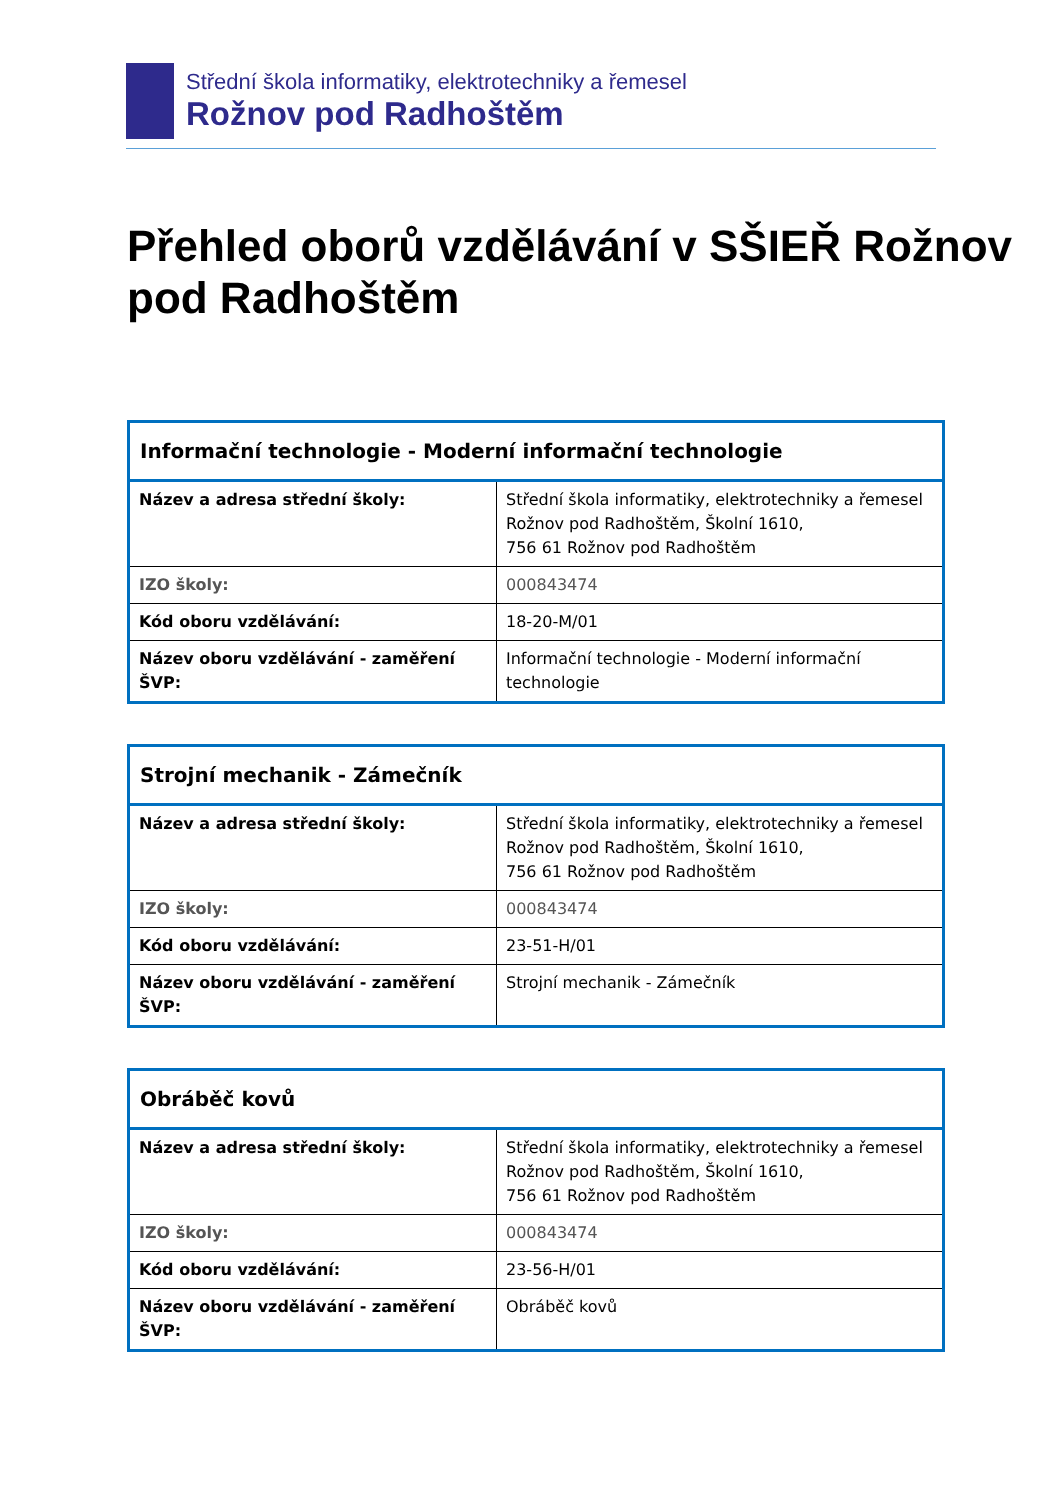Střední škola informatiky, elektrotechniky a řemesel
Rožnov pod Radhoštěm
Přehled oborů vzdělávání v SŠIEŘ Rožnov pod Radhoštěm
| Informační technologie - Moderní informační technologie | |
| --- | --- |
| Název a adresa střední školy: | Střední škola informatiky, elektrotechniky a řemesel Rožnov pod Radhoštěm, Školní 1610, 756 61 Rožnov pod Radhoštěm |
| IZO školy: | 000843474 |
| Kód oboru vzdělávání: | 18-20-M/01 |
| Název oboru vzdělávání - zaměření ŠVP: | Informační technologie - Moderní informační technologie |
| Strojní mechanik - Zámečník | |
| --- | --- |
| Název a adresa střední školy: | Střední škola informatiky, elektrotechniky a řemesel Rožnov pod Radhoštěm, Školní 1610, 756 61 Rožnov pod Radhoštěm |
| IZO školy: | 000843474 |
| Kód oboru vzdělávání: | 23-51-H/01 |
| Název oboru vzdělávání - zaměření ŠVP: | Strojní mechanik - Zámečník |
| Obráběč kovů | |
| --- | --- |
| Název a adresa střední školy: | Střední škola informatiky, elektrotechniky a řemesel Rožnov pod Radhoštěm, Školní 1610, 756 61 Rožnov pod Radhoštěm |
| IZO školy: | 000843474 |
| Kód oboru vzdělávání: | 23-56-H/01 |
| Název oboru vzdělávání - zaměření ŠVP: | Obráběč kovů |